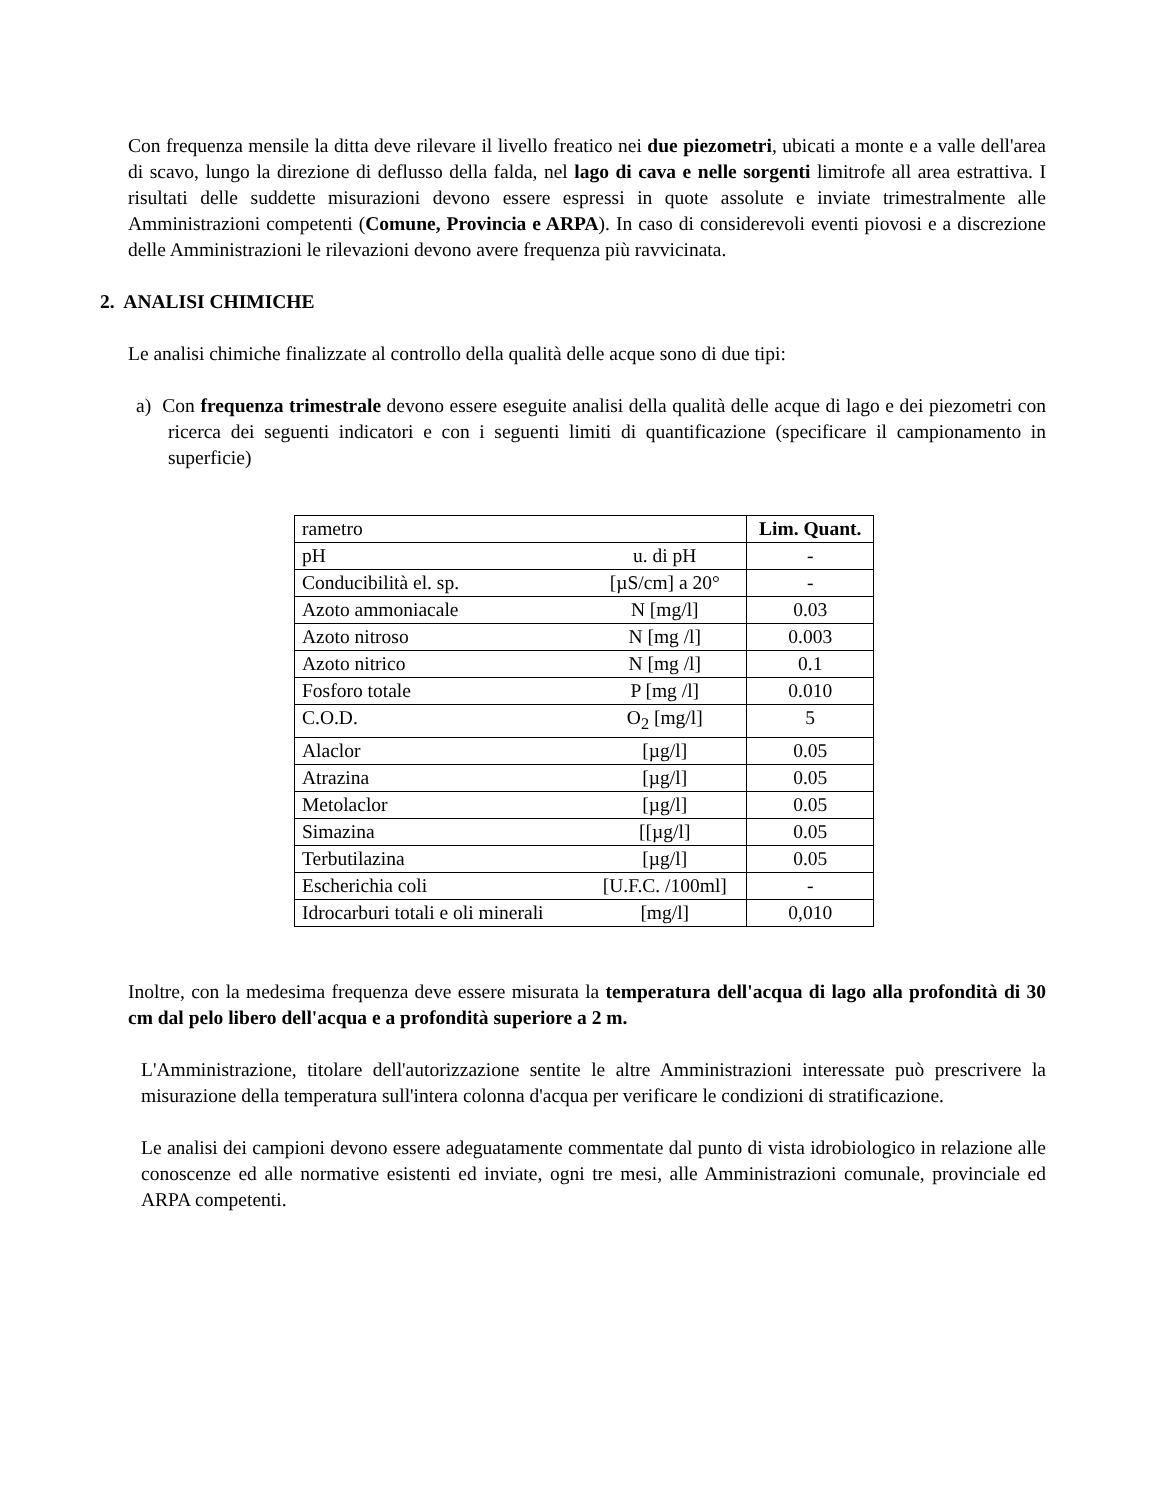Con frequenza mensile la ditta deve rilevare il livello freatico nei due piezometri, ubicati a monte e a valle dell'area di scavo, lungo la direzione di deflusso della falda, nel lago di cava e nelle sorgenti limitrofe all area estrattiva. I risultati delle suddette misurazioni devono essere espressi in quote assolute e inviate trimestralmente alle Amministrazioni competenti (Comune, Provincia e ARPA). In caso di considerevoli eventi piovosi e a discrezione delle Amministrazioni le rilevazioni devono avere frequenza più ravvicinata.
2. ANALISI CHIMICHE
Le analisi chimiche finalizzate al controllo della qualità delle acque sono di due tipi:
a) Con frequenza trimestrale devono essere eseguite analisi della qualità delle acque di lago e dei piezometri con ricerca dei seguenti indicatori e con i seguenti limiti di quantificazione (specificare il campionamento in superficie)
| rametro | | Lim. Quant. |
| --- | --- | --- |
| pH | u. di pH | - |
| Conducibilità el. sp. | [µS/cm] a 20° | - |
| Azoto ammoniacale | N [mg/l] | 0.03 |
| Azoto nitroso | N [mg /l] | 0.003 |
| Azoto nitrico | N [mg /l] | 0.1 |
| Fosforo totale | P [mg /l] | 0.010 |
| C.O.D. | O<sub>2</sub> [mg/l] | 5 |
| Alaclor | [µg/l] | 0.05 |
| Atrazina | [µg/l] | 0.05 |
| Metolaclor | [µg/l] | 0.05 |
| Simazina | [[µg/l] | 0.05 |
| Terbutilazina | [µg/l] | 0.05 |
| Escherichia coli | [U.F.C. /100ml] | - |
| Idrocarburi totali e oli minerali | [mg/l] | 0,010 |
Inoltre, con la medesima frequenza deve essere misurata la temperatura dell'acqua di lago alla profondità di 30 cm dal pelo libero dell'acqua e a profondità superiore a 2 m.
L'Amministrazione, titolare dell'autorizzazione sentite le altre Amministrazioni interessate può prescrivere la misurazione della temperatura sull'intera colonna d'acqua per verificare le condizioni di stratificazione.
Le analisi dei campioni devono essere adeguatamente commentate dal punto di vista idrobiologico in relazione alle conoscenze ed alle normative esistenti ed inviate, ogni tre mesi, alle Amministrazioni comunale, provinciale ed ARPA competenti.